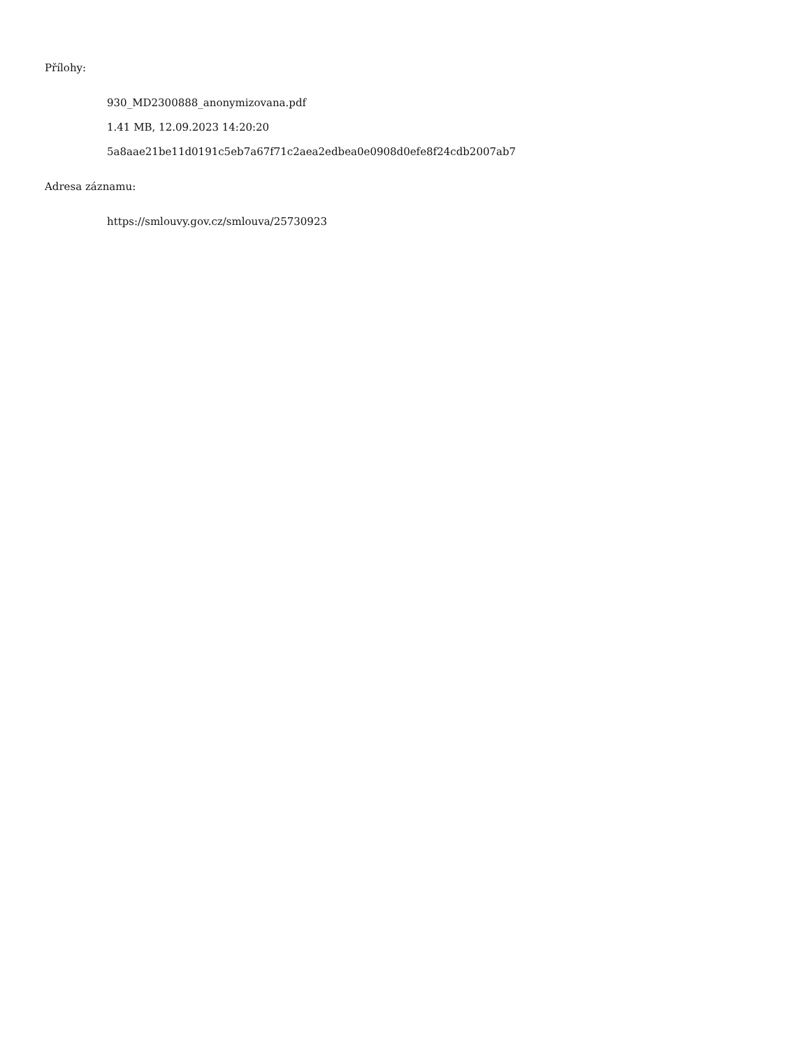Přílohy:
930_MD2300888_anonymizovana.pdf
1.41 MB, 12.09.2023 14:20:20
5a8aae21be11d0191c5eb7a67f71c2aea2edbea0e0908d0efe8f24cdb2007ab7
Adresa záznamu:
https://smlouvy.gov.cz/smlouva/25730923